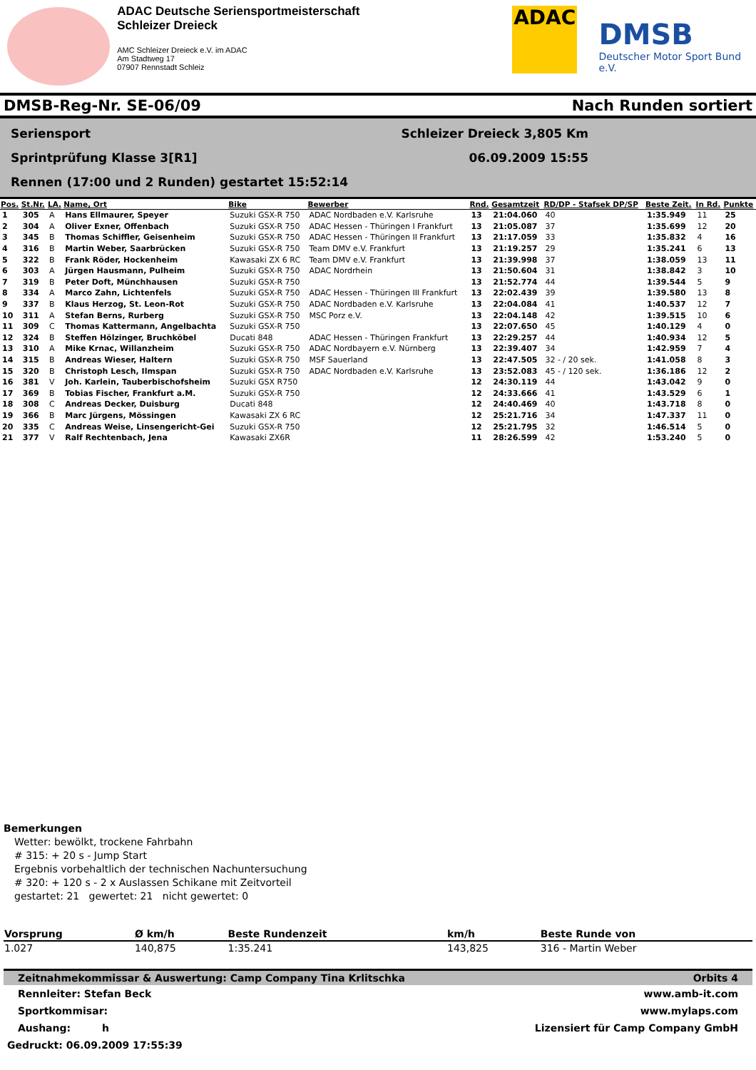ADAC Deutsche Seriensportmeisterschaft
Schleizer Dreieck
AMC Schleizer Dreieck e.V. im ADAC
Am Stadtweg 17
07907 Rennstadt Schleiz
ADAC
DMSB
Deutscher Motor Sport Bund e.V.
DMSB-Reg-Nr. SE-06/09 Nach Runden sortiert
Seriensport Schleizer Dreieck 3,805 Km
Sprintprüfung Klasse 3[R1] 06.09.2009 15:55
Rennen (17:00 und 2 Runden) gestartet 15:52:14
| Pos. | St.Nr. | LA. | Name, Ort | Bike | Bewerber | Rnd. | Gesamtzeit | RD/DP - Stafsek DP/SP | Beste Zeit. | In Rd. | Punkte |
| --- | --- | --- | --- | --- | --- | --- | --- | --- | --- | --- | --- |
| 1 | 305 | A | Hans Ellmaurer, Speyer | Suzuki GSX-R 750 | ADAC Nordbaden e.V. Karlsruhe | 13 | 21:04.060 | 40 | 1:35.949 | 11 | 25 |
| 2 | 304 | A | Oliver Exner, Offenbach | Suzuki GSX-R 750 | ADAC Hessen - Thüringen I Frankfurt | 13 | 21:05.087 | 37 | 1:35.699 | 12 | 20 |
| 3 | 345 | B | Thomas Schiffler, Geisenheim | Suzuki GSX-R 750 | ADAC Hessen - Thüringen II Frankfurt | 13 | 21:17.059 | 33 | 1:35.832 | 4 | 16 |
| 4 | 316 | B | Martin Weber, Saarbrücken | Suzuki GSX-R 750 | Team DMV e.V. Frankfurt | 13 | 21:19.257 | 29 | 1:35.241 | 6 | 13 |
| 5 | 322 | B | Frank Röder, Hockenheim | Kawasaki ZX 6 RC | Team DMV e.V. Frankfurt | 13 | 21:39.998 | 37 | 1:38.059 | 13 | 11 |
| 6 | 303 | A | Jürgen Hausmann, Pulheim | Suzuki GSX-R 750 | ADAC Nordrhein | 13 | 21:50.604 | 31 | 1:38.842 | 3 | 10 |
| 7 | 319 | B | Peter Doft, Münchhausen | Suzuki GSX-R 750 | | 13 | 21:52.774 | 44 | 1:39.544 | 5 | 9 |
| 8 | 334 | A | Marco Zahn, Lichtenfels | Suzuki GSX-R 750 | ADAC Hessen - Thüringen III Frankfurt | 13 | 22:02.439 | 39 | 1:39.580 | 13 | 8 |
| 9 | 337 | B | Klaus Herzog, St. Leon-Rot | Suzuki GSX-R 750 | ADAC Nordbaden e.V. Karlsruhe | 13 | 22:04.084 | 41 | 1:40.537 | 12 | 7 |
| 10 | 311 | A | Stefan Berns, Rurberg | Suzuki GSX-R 750 | MSC Porz e.V. | 13 | 22:04.148 | 42 | 1:39.515 | 10 | 6 |
| 11 | 309 | C | Thomas Kattermann, Angelbachta | Suzuki GSX-R 750 | | 13 | 22:07.650 | 45 | 1:40.129 | 4 | 0 |
| 12 | 324 | B | Steffen Hölzinger, Bruchköbel | Ducati 848 | ADAC Hessen - Thüringen Frankfurt | 13 | 22:29.257 | 44 | 1:40.934 | 12 | 5 |
| 13 | 310 | A | Mike Krnac, Willanzheim | Suzuki GSX-R 750 | ADAC Nordbayern e.V. Nürnberg | 13 | 22:39.407 | 34 | 1:42.959 | 7 | 4 |
| 14 | 315 | B | Andreas Wieser, Haltern | Suzuki GSX-R 750 | MSF Sauerland | 13 | 22:47.505 | 32 - / 20 sek. | 1:41.058 | 8 | 3 |
| 15 | 320 | B | Christoph Lesch, Ilmspan | Suzuki GSX-R 750 | ADAC Nordbaden e.V. Karlsruhe | 13 | 23:52.083 | 45 - / 120 sek. | 1:36.186 | 12 | 2 |
| 16 | 381 | V | Joh. Karlein, Tauberbischofsheim | Suzuki GSX R750 | | 12 | 24:30.119 | 44 | 1:43.042 | 9 | 0 |
| 17 | 369 | B | Tobias Fischer, Frankfurt a.M. | Suzuki GSX-R 750 | | 12 | 24:33.666 | 41 | 1:43.529 | 6 | 1 |
| 18 | 308 | C | Andreas Decker, Duisburg | Ducati 848 | | 12 | 24:40.469 | 40 | 1:43.718 | 8 | 0 |
| 19 | 366 | B | Marc Jürgens, Mössingen | Kawasaki ZX 6 RC | | 12 | 25:21.716 | 34 | 1:47.337 | 11 | 0 |
| 20 | 335 | C | Andreas Weise, Linsengericht-Gei | Suzuki GSX-R 750 | | 12 | 25:21.795 | 32 | 1:46.514 | 5 | 0 |
| 21 | 377 | V | Ralf Rechtenbach, Jena | Kawasaki ZX6R | | 11 | 28:26.599 | 42 | 1:53.240 | 5 | 0 |
Bemerkungen
Wetter: bewölkt, trockene Fahrbahn
# 315: + 20 s - Jump Start
Ergebnis vorbehaltlich der technischen Nachuntersuchung
# 320: + 120 s - 2 x Auslassen Schikane mit Zeitvorteil
gestartet: 21 gewertet: 21 nicht gewertet: 0
| Vorsprung | Ø km/h | Beste Rundenzeit | km/h | Beste Runde von |
| --- | --- | --- | --- | --- |
| 1.027 | 140,875 | 1:35.241 | 143,825 | 316 - Martin Weber |
Zeitnahmekommissar & Auswertung: Camp Company Tina Krlitschka Orbits 4
Rennleiter: Stefan Beck www.amb-it.com
Sportkommisar: www.mylaps.com
Aushang: h Lizensiert für Camp Company GmbH
Gedruckt: 06.09.2009 17:55:39